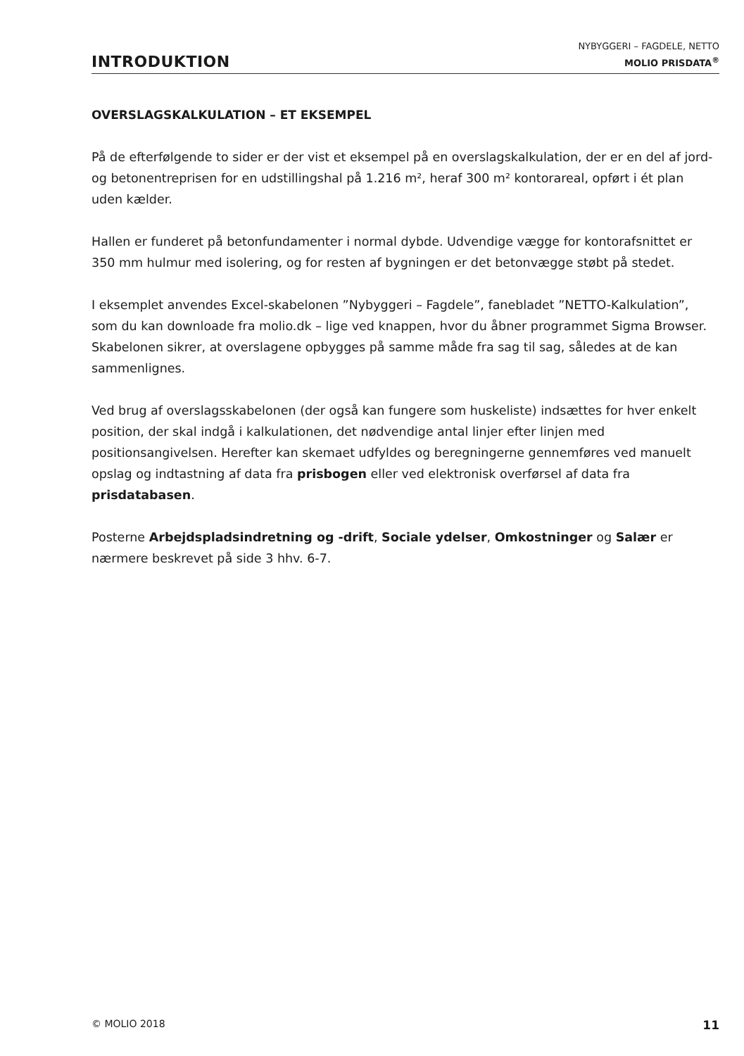INTRODUKTION
NYBYGGERI – FAGDELE, NETTO
MOLIO PRISDATA<sup>®</sup>
OVERSLAGSKALKULATION – ET EKSEMPEL
På de efterfølgende to sider er der vist et eksempel på en overslagskalkulation, der er en del af jord- og betonentreprisen for en udstillingshal på 1.216 m², heraf 300 m² kontorareal, opført i ét plan uden kælder.
Hallen er funderet på betonfundamenter i normal dybde. Udvendige vægge for kontorafsnittet er 350 mm hulmur med isolering, og for resten af bygningen er det betonvægge støbt på stedet.
I eksemplet anvendes Excel-skabelonen ”Nybyggeri – Fagdele”, fanebladet ”NETTO-Kalkulation”, som du kan downloade fra molio.dk – lige ved knappen, hvor du åbner programmet Sigma Browser. Skabelonen sikrer, at overslagene opbygges på samme måde fra sag til sag, således at de kan sammenlignes.
Ved brug af overslagsskabelonen (der også kan fungere som huskeliste) indsættes for hver enkelt position, der skal indgå i kalkulationen, det nødvendige antal linjer efter linjen med positionsangivelsen. Herefter kan skemaet udfyldes og beregningerne gennemføres ved manuelt opslag og indtastning af data fra prisbogen eller ved elektronisk overførsel af data fra prisdatabasen.
Posterne Arbejdspladsindretning og -drift, Sociale ydelser, Omkostninger og Salær er nærmere beskrevet på side 3 hhv. 6-7.
© MOLIO 2018 11